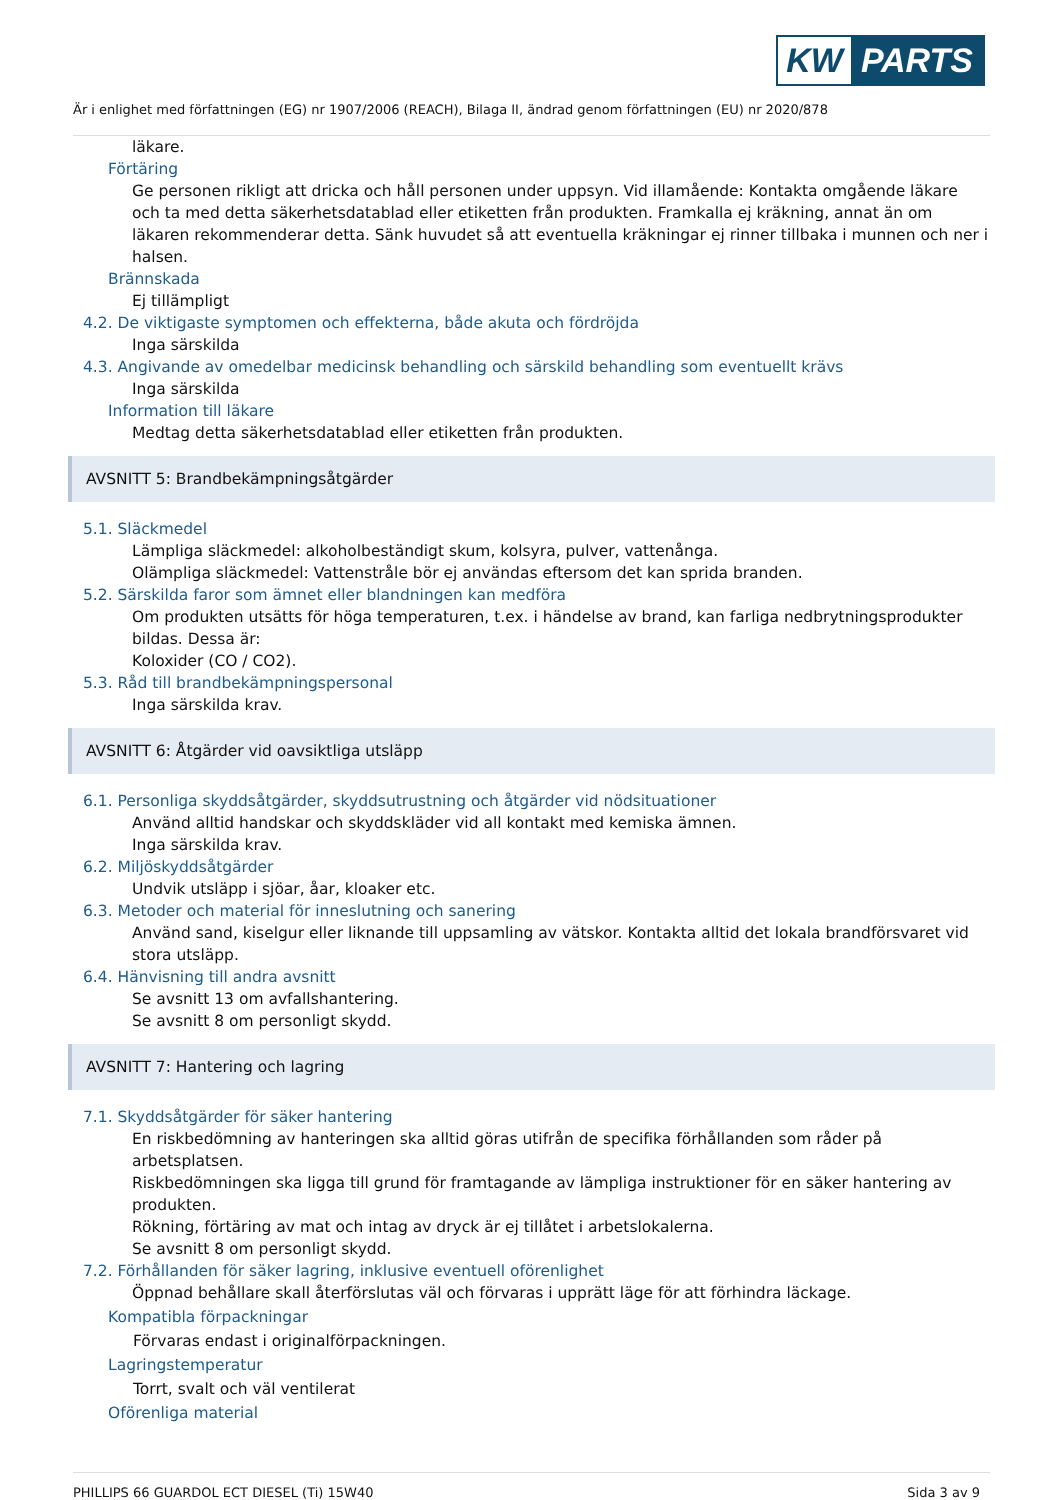KW PARTS
Är i enlighet med författningen (EG) nr 1907/2006 (REACH), Bilaga II, ändrad genom författningen (EU) nr 2020/878
läkare.
Förtäring
Ge personen rikligt att dricka och håll personen under uppsyn. Vid illamående: Kontakta omgående läkare och ta med detta säkerhetsdatablad eller etiketten från produkten. Framkalla ej kräkning, annat än om läkaren rekommenderar detta. Sänk huvudet så att eventuella kräkningar ej rinner tillbaka i munnen och ner i halsen.
Brännskada
Ej tillämpligt
4.2. De viktigaste symptomen och effekterna, både akuta och fördröjda
Inga särskilda
4.3. Angivande av omedelbar medicinsk behandling och särskild behandling som eventuellt krävs
Inga särskilda
Information till läkare
Medtag detta säkerhetsdatablad eller etiketten från produkten.
AVSNITT 5: Brandbekämpningsåtgärder
5.1. Släckmedel
Lämpliga släckmedel: alkoholbeständigt skum, kolsyra, pulver, vattenånga.
Olämpliga släckmedel: Vattenstråle bör ej användas eftersom det kan sprida branden.
5.2. Särskilda faror som ämnet eller blandningen kan medföra
Om produkten utsätts för höga temperaturen, t.ex. i händelse av brand, kan farliga nedbrytningsprodukter bildas. Dessa är:
Koloxider (CO / CO2).
5.3. Råd till brandbekämpningspersonal
Inga särskilda krav.
AVSNITT 6: Åtgärder vid oavsiktliga utsläpp
6.1. Personliga skyddsåtgärder, skyddsutrustning och åtgärder vid nödsituationer
Använd alltid handskar och skyddskläder vid all kontakt med kemiska ämnen.
Inga särskilda krav.
6.2. Miljöskyddsåtgärder
Undvik utsläpp i sjöar, åar, kloaker etc.
6.3. Metoder och material för inneslutning och sanering
Använd sand, kiselgur eller liknande till uppsamling av vätskor. Kontakta alltid det lokala brandförsvaret vid stora utsläpp.
6.4. Hänvisning till andra avsnitt
Se avsnitt 13 om avfallshantering.
Se avsnitt 8 om personligt skydd.
AVSNITT 7: Hantering och lagring
7.1. Skyddsåtgärder för säker hantering
En riskbedömning av hanteringen ska alltid göras utifrån de specifika förhållanden som råder på arbetsplatsen.
Riskbedömningen ska ligga till grund för framtagande av lämpliga instruktioner för en säker hantering av produkten.
Rökning, förtäring av mat och intag av dryck är ej tillåtet i arbetslokalerna.
Se avsnitt 8 om personligt skydd.
7.2. Förhållanden för säker lagring, inklusive eventuell oförenlighet
Öppnad behållare skall återförslutas väl och förvaras i upprätt läge för att förhindra läckage.
Kompatibla förpackningar
Förvaras endast i originalförpackningen.
Lagringstemperatur
Torrt, svalt och väl ventilerat
Oförenliga material
PHILLIPS 66 GUARDOL ECT DIESEL (Ti) 15W40 Sida 3 av 9